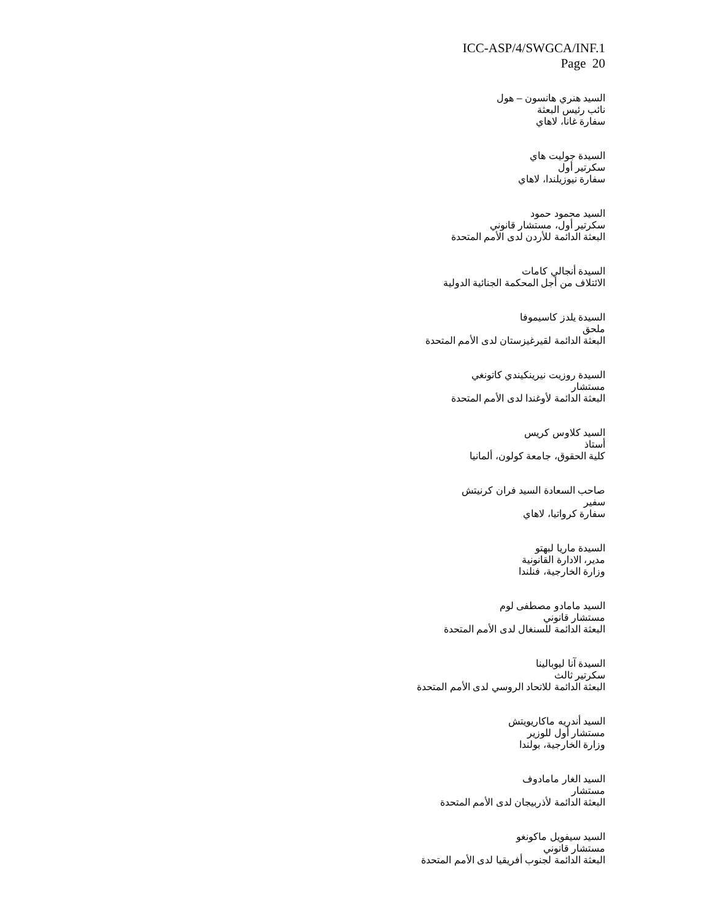ICC-ASP/4/SWGCA/INF.1
Page 20
السيد هنري هانسون – هول
نائب رئيس البعثة
سفارة غانا، لاهاي
السيدة جوليت هاي
سكرتير أول
سفارة نيوزيلندا، لاهاي
السيد محمود حمود
سكرتير أول، مستشار قانوني
البعثة الدائمة للأردن لدى الأمم المتحدة
السيدة أنجالي كامات
الائتلاف من أجل المحكمة الجنائية الدولية
السيدة يلدز كاسيموفا
ملحق
البعثة الدائمة لقيرغيزستان لدى الأمم المتحدة
السيدة روزيت نيرينكيندي كاتونغي
مستشار
البعثة الدائمة لأوغندا لدى الأمم المتحدة
السيد كلاوس كريس
أستاذ
كلية الحقوق، جامعة كولون، ألمانيا
صاحب السعادة السيد فران كرنيتش
سفير
سفارة كرواتيا، لاهاي
السيدة ماريا لبهتو
مدير، الادارة القانونية
وزارة الخارجية، فنلندا
السيد مامادو مصطفى لوم
مستشار قانوني
البعثة الدائمة للسنغال لدى الأمم المتحدة
السيدة آنا ليوبالينا
سكرتير ثالث
البعثة الدائمة للاتحاد الروسي لدى الأمم المتحدة
السيد أندريه ماكاريويتش
مستشار أول للوزير
وزارة الخارجية، بولندا
السيد الغار مامادوف
مستشار
البعثة الدائمة لأذربيجان لدى الأمم المتحدة
السيد سيفويل ماكونغو
مستشار قانوني
البعثة الدائمة لجنوب أفريقيا لدى الأمم المتحدة